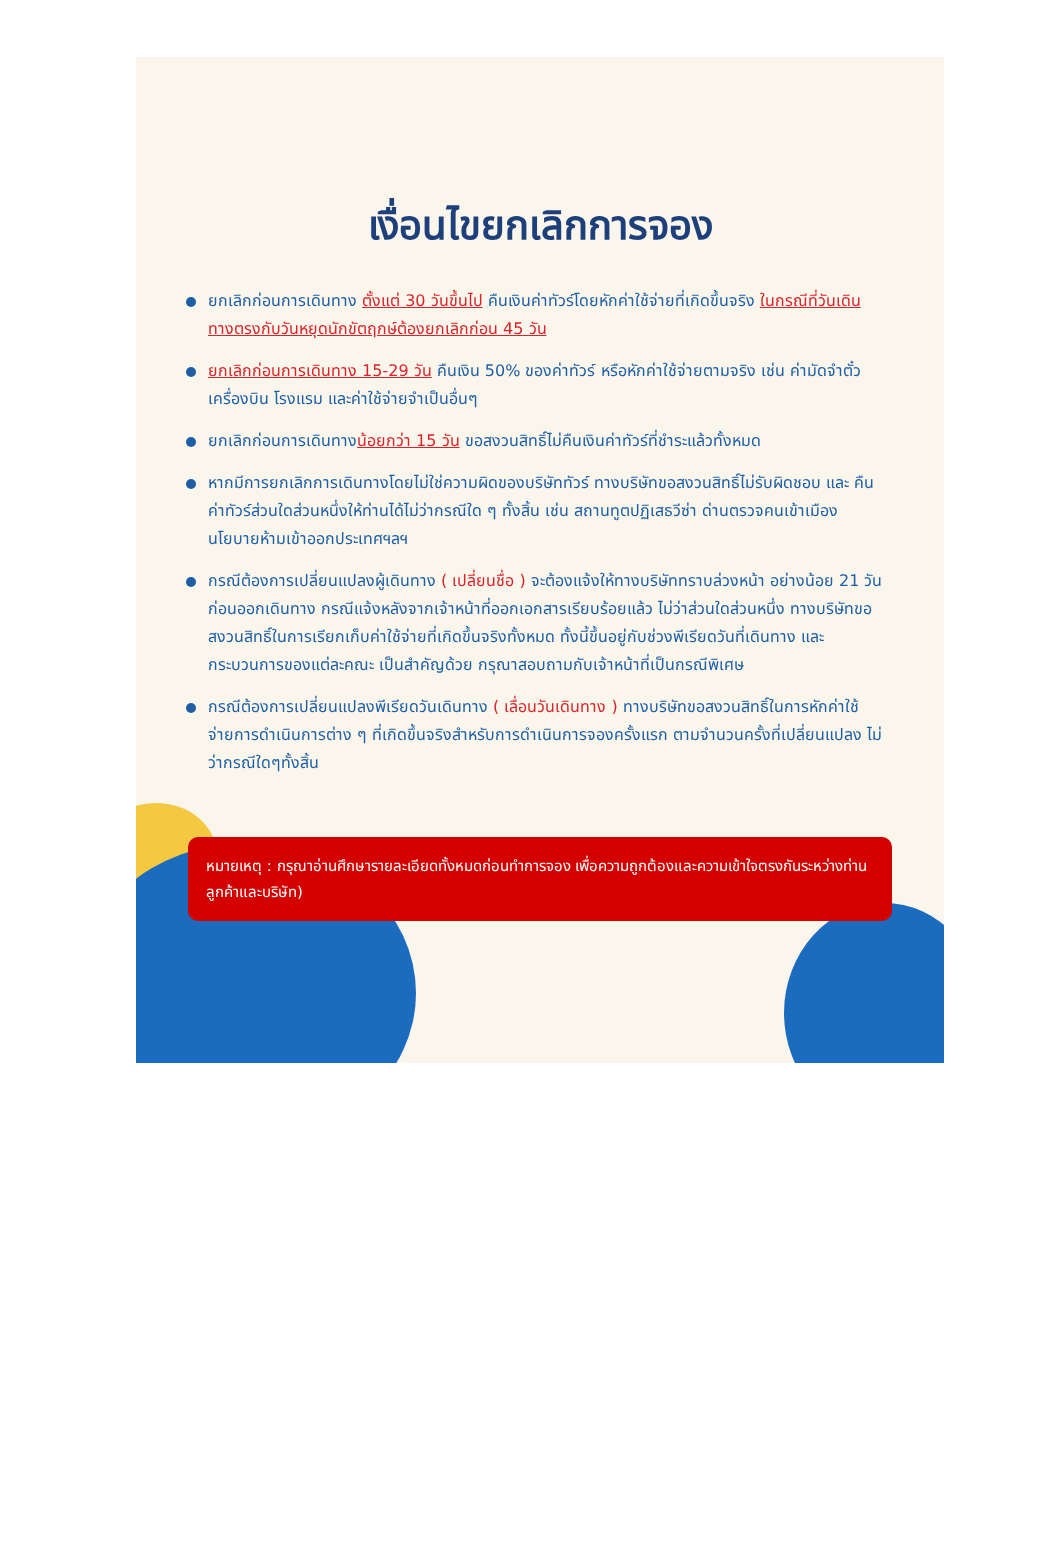เงื่อนไขยกเลิกการจอง
ยกเลิกก่อนการเดินทาง ตั้งแต่ 30 วันขึ้นไป คืนเงินค่าทัวร์โดยหักค่าใช้จ่ายที่เกิดขึ้นจริง ในกรณีที่วันเดินทางตรงกับวันหยุดนักขัตฤกษ์ต้องยกเลิกก่อน 45 วัน
ยกเลิกก่อนการเดินทาง 15-29 วัน คืนเงิน 50% ของค่าทัวร์ หรือหักค่าใช้จ่ายตามจริง เช่น ค่ามัดจำตั๋วเครื่องบิน โรงแรม และค่าใช้จ่ายจำเป็นอื่นๆ
ยกเลิกก่อนการเดินทางน้อยกว่า 15 วัน ขอสงวนสิทธิ์ไม่คืนเงินค่าทัวร์ที่ชำระแล้วทั้งหมด
หากมีการยกเลิกการเดินทางโดยไม่ใช่ความผิดของบริษัททัวร์ ทางบริษัทขอสงวนสิทธิ์ไม่รับผิดชอบ และ คืนค่าทัวร์ส่วนใดส่วนหนึ่งให้ท่านได้ไม่ว่ากรณีใด ๆ ทั้งสิ้น เช่น สถานทูตปฏิเสธวีซ่า ด่านตรวจคนเข้าเมือง นโยบายห้ามเข้าออกประเทศฯลฯ
กรณีต้องการเปลี่ยนแปลงผู้เดินทาง ( เปลี่ยนชื่อ ) จะต้องแจ้งให้ทางบริษัททราบล่วงหน้า อย่างน้อย 21 วัน ก่อนออกเดินทาง กรณีแจ้งหลังจากเจ้าหน้าที่ออกเอกสารเรียบร้อยแล้ว ไม่ว่าส่วนใดส่วนหนึ่ง ทางบริษัทขอสงวนสิทธิ์ในการเรียกเก็บค่าใช้จ่ายที่เกิดขึ้นจริงทั้งหมด ทั้งนี้ขึ้นอยู่กับช่วงพีเรียดวันที่เดินทาง และกระบวนการของแต่ละคณะ เป็นสำคัญด้วย กรุณาสอบถามกับเจ้าหน้าที่เป็นกรณีพิเศษ
กรณีต้องการเปลี่ยนแปลงพีเรียดวันเดินทาง ( เลื่อนวันเดินทาง ) ทางบริษัทขอสงวนสิทธิ์ในการหักค่าใช้จ่ายการดำเนินการต่าง ๆ ที่เกิดขึ้นจริงสำหรับการดำเนินการจองครั้งแรก ตามจำนวนครั้งที่เปลี่ยนแปลง ไม่ว่ากรณีใดๆทั้งสิ้น
หมายเหตุ : กรุณาอ่านศึกษารายละเอียดทั้งหมดก่อนทำการจอง เพื่อความถูกต้องและความเข้าใจตรงกันระหว่างท่านลูกค้าและบริษัท)